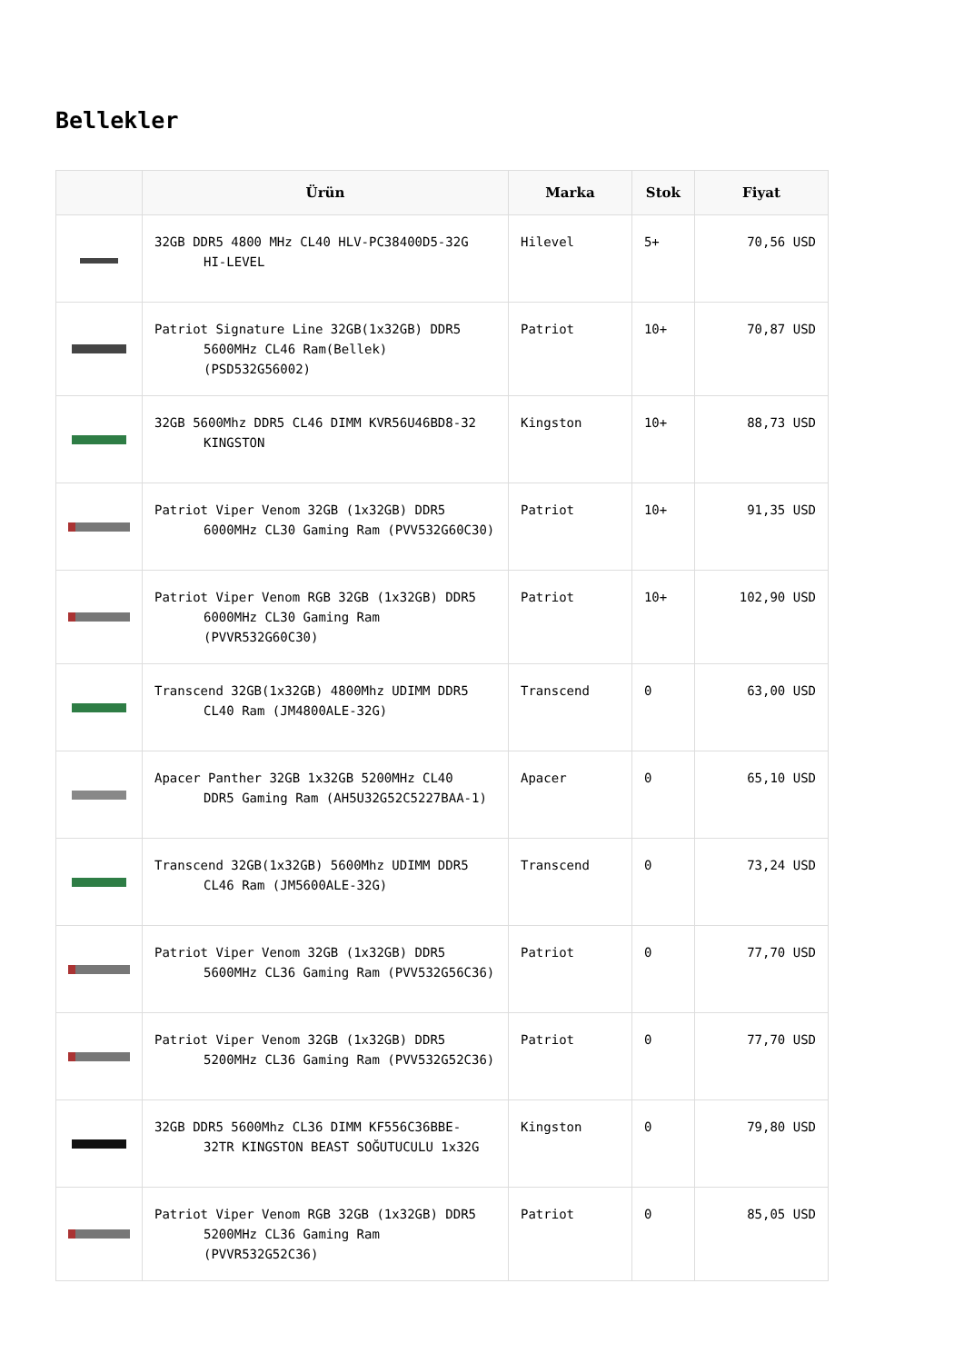Bellekler
| | Ürün | Marka | Stok | Fiyat |
| --- | --- | --- | --- | --- |
| | 32GB DDR5 4800 MHz CL40 HLV-PC38400D5-32G HI-LEVEL | Hilevel | 5+ | 70,56 USD |
| | Patriot Signature Line 32GB(1x32GB) DDR5 5600MHz CL46 Ram(Bellek) (PSD532G56002) | Patriot | 10+ | 70,87 USD |
| | 32GB 5600Mhz DDR5 CL46 DIMM KVR56U46BD8-32 KINGSTON | Kingston | 10+ | 88,73 USD |
| | Patriot Viper Venom 32GB (1x32GB) DDR5 6000MHz CL30 Gaming Ram (PVV532G60C30) | Patriot | 10+ | 91,35 USD |
| | Patriot Viper Venom RGB 32GB (1x32GB) DDR5 6000MHz CL30 Gaming Ram (PVVR532G60C30) | Patriot | 10+ | 102,90 USD |
| | Transcend 32GB(1x32GB) 4800Mhz UDIMM DDR5 CL40 Ram (JM4800ALE-32G) | Transcend | 0 | 63,00 USD |
| | Apacer Panther 32GB 1x32GB 5200MHz CL40 DDR5 Gaming Ram (AH5U32G52C5227BAA-1) | Apacer | 0 | 65,10 USD |
| | Transcend 32GB(1x32GB) 5600Mhz UDIMM DDR5 CL46 Ram (JM5600ALE-32G) | Transcend | 0 | 73,24 USD |
| | Patriot Viper Venom 32GB (1x32GB) DDR5 5600MHz CL36 Gaming Ram (PVV532G56C36) | Patriot | 0 | 77,70 USD |
| | Patriot Viper Venom 32GB (1x32GB) DDR5 5200MHz CL36 Gaming Ram (PVV532G52C36) | Patriot | 0 | 77,70 USD |
| | 32GB DDR5 5600Mhz CL36 DIMM KF556C36BBE- 32TR KINGSTON BEAST SOĞUTUCULU 1x32G | Kingston | 0 | 79,80 USD |
| | Patriot Viper Venom RGB 32GB (1x32GB) DDR5 5200MHz CL36 Gaming Ram (PVVR532G52C36) | Patriot | 0 | 85,05 USD |